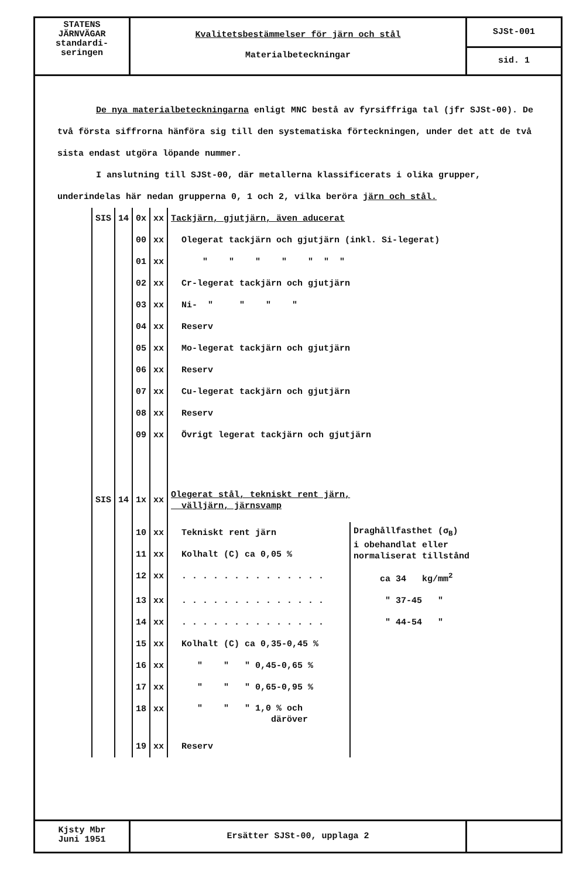STATENS
JÄRNVÄGAR
standardi-
seringen
Kvalitetsbestämmelser för järn och stål
Materialbeteckningar
SJSt-001
sid. 1
De nya materialbeteckningarna enligt MNC bestå av fyrsiffriga tal (jfr SJSt-00). De två första siffrorna hänföra sig till den systematiska förteckningen, under det att de två sista endast utgöra löpande nummer.
I anslutning till SJSt-00, där metallerna klassificerats i olika grupper, underindelas här nedan grupperna 0, 1 och 2, vilka beröra järn och stål.
| SIS | 14 | 0x | xx | Tackjärn, gjutjärn, även aducerat | |
| | | 00 | xx | Olegerat tackjärn och gjutjärn (inkl. Si-legerat) | |
| | | 01 | xx | " " " " " " " | |
| | | 02 | xx | Cr-legerat tackjärn och gjutjärn | |
| | | 03 | xx | Ni- " " " " | |
| | | 04 | xx | Reserv | |
| | | 05 | xx | Mo-legerat tackjärn och gjutjärn | |
| | | 06 | xx | Reserv | |
| | | 07 | xx | Cu-legerat tackjärn och gjutjärn | |
| | | 08 | xx | Reserv | |
| | | 09 | xx | Övrigt legerat tackjärn och gjutjärn | |
| SIS | 14 | 1x | xx | Olegerat stål, tekniskt rent järn, välljärn, järnsvamp | |
| | | 10 | xx | Tekniskt rent järn | Draghållfasthet (σ<sub>B</sub>) i obehandlat eller normaliserat tillstånd |
| | | 11 | xx | Kolhalt (C) ca 0,05 % | |
| | | 12 | xx | . . . . . . . . . . . . . . | ca 34 kg/mm<sup>2</sup> |
| | | 13 | xx | . . . . . . . . . . . . . . | " 37-45 " |
| | | 14 | xx | . . . . . . . . . . . . . . | " 44-54 " |
| | | 15 | xx | Kolhalt (C) ca 0,35-0,45 % | |
| | | 16 | xx | " " " 0,45-0,65 % | |
| | | 17 | xx | " " " 0,65-0,95 % | |
| | | 18 | xx | " " " 1,0 % och däröver | |
| | | 19 | xx | Reserv | |
Kjsty Mbr
Juni 1951
Ersätter SJSt-00, upplaga 2